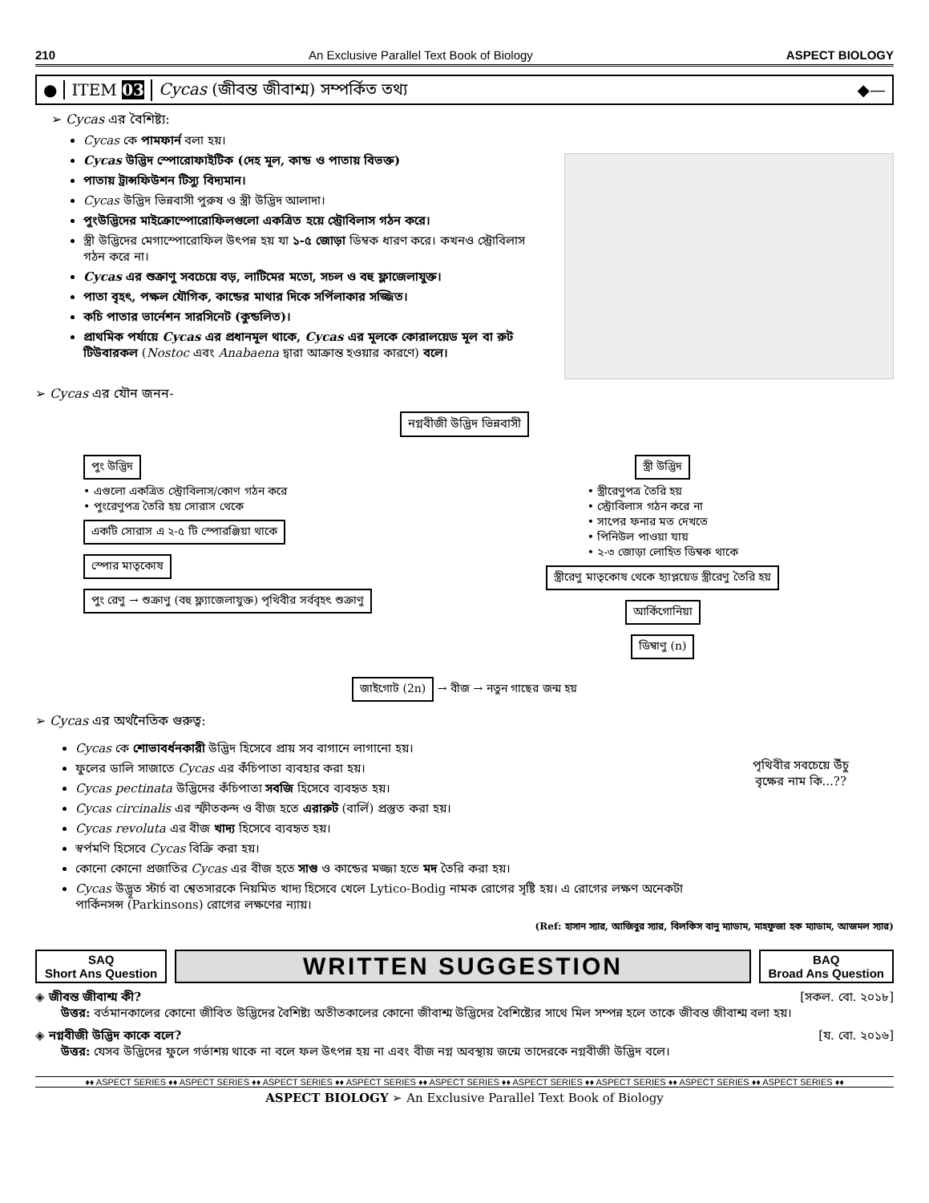210 An Exclusive Parallel Text Book of Biology ASPECT BIOLOGY
● ITEM 03 Cycas (জীবন্ত জীবাশ্ম) সম্পর্কিত তথ্য ◆—
➢ Cycas এর বৈশিষ্ট্য:
Cycas কে পামফার্ন বলা হয়।
Cycas উদ্ভিদ স্পোরোফাইটিক (দেহ মূল, কান্ড ও পাতায় বিভক্ত)
পাতায় ট্রান্সফিউশন টিস্যু বিদ্যমান।
Cycas উদ্ভিদ ভিন্নবাসী পুরুষ ও স্ত্রী উদ্ভিদ আলাদা।
পুংউদ্ভিদের মাইক্রোস্পোরোফিলগুলো একত্রিত হয়ে স্ট্রোবিলাস গঠন করে।
স্ত্রী উদ্ভিদের মেগাস্পোরোফিল উৎপন্ন হয় যা ১-৫ জোড়া ডিম্বক ধারণ করে। কখনও স্ট্রোবিলাস গঠন করে না।
Cycas এর শুক্রাণু সবচেয়ে বড়, লাটিমের মতো, সচল ও বহু ফ্লাজেলাযুক্ত।
পাতা বৃহৎ, পক্ষল যৌগিক, কান্ডের মাথার দিকে সর্পিলাকার সজ্জিত।
কচি পাতার ভার্নেশন সারসিনেট (কুন্ডলিত)।
প্রাথমিক পর্যায়ে Cycas এর প্রধানমূল থাকে, Cycas এর মূলকে কোরালয়েড মূল বা রুট টিউবারকল (Nostoc এবং Anabaena দ্বারা আক্রান্ত হওয়ার কারণে) বলে।
➢ Cycas এর যৌন জনন-
নগ্নবীজী উদ্ভিদ ভিন্নবাসী
পুং উদ্ভিদ
• এগুলো একত্রিত স্ট্রোবিলাস/কোণ গঠন করে
• পুংরেণুপত্র তৈরি হয় সোরাস থেকে
একটি সোরাস এ ২-৫ টি স্পোরঞ্জিয়া থাকে
স্পোর মাতৃকোষ
পুং রেণু → শুক্রাণু (বহু ফ্ল্যাজেলাযুক্ত) পৃথিবীর সর্ববৃহৎ শুক্রাণু
স্ত্রী উদ্ভিদ
• স্ত্রীরেণুপত্র তৈরি হয়
• স্ট্রোবিলাস গঠন করে না
• সাপের ফনার মত দেখতে
• পিনিউল পাওয়া যায়
• ২-৩ জোড়া লোহিত ডিম্বক থাকে
স্ত্রীরেণু মাতৃকোষ থেকে হ্যাপ্লয়েড স্ত্রীরেণু তৈরি হয়
আর্কিগোনিয়া
ডিম্বাণু (n)
জাইগোট (2n) → বীজ → নতুন গাছের জন্ম হয়
➢ Cycas এর অর্থনৈতিক গুরুত্ব:
Cycas কে শোভাবর্ধনকারী উদ্ভিদ হিসেবে প্রায় সব বাগানে লাগানো হয়।
ফুলের ডালি সাজাতে Cycas এর কঁচিপাতা ব্যবহার করা হয়।
Cycas pectinata উদ্ভিদের কঁচিপাতা সবজি হিসেবে ব্যবহৃত হয়।
Cycas circinalis এর স্ফীতকন্দ ও বীজ হতে এরারুট (বার্লি) প্রস্তুত করা হয়।
Cycas revoluta এর বীজ খাদ্য হিসেবে ব্যবহৃত হয়।
স্বর্পমণি হিসেবে Cycas বিক্রি করা হয়।
কোনো কোনো প্রজাতির Cycas এর বীজ হতে সাগু ও কান্ডের মজ্জা হতে মদ তৈরি করা হয়।
Cycas উদ্ভূত স্টার্চ বা শ্বেতসারকে নিয়মিত খাদ্য হিসেবে খেলে Lytico-Bodig নামক রোগের সৃষ্টি হয়। এ রোগের লক্ষণ অনেকটা পার্কিনসন্স (Parkinsons) রোগের লক্ষণের ন্যায়।
পৃথিবীর সবচেয়ে উঁচু বৃক্ষের নাম কি...??
(Ref: হাসান স্যার, আজিবুর স্যার, বিলকিস বানু ম্যাডাম, মাহফুজা হক ম্যাডাম, আজমল স্যার)
SAQ
Short Ans Question
WRITTEN SUGGESTION
BAQ
Broad Ans Question
◈ জীবন্ত জীবাশ্ম কী? [সকল. বো. ২০১৮]
উত্তর: বর্তমানকালের কোনো জীবিত উদ্ভিদের বৈশিষ্ট্য অতীতকালের কোনো জীবাশ্ম উদ্ভিদের বৈশিষ্ট্যের সাথে মিল সম্পন্ন হলে তাকে জীবন্ত জীবাশ্ম বলা হয়।
◈ নগ্নবীজী উদ্ভিদ কাকে বলে? [য. বো. ২০১৬]
উত্তর: যেসব উদ্ভিদের ফুলে গর্ভাশয় থাকে না বলে ফল উৎপন্ন হয় না এবং বীজ নগ্ন অবস্থায় জন্মে তাদেরকে নগ্নবীজী উদ্ভিদ বলে।
♦♦ ASPECT SERIES ♦♦ ASPECT SERIES ♦♦ ASPECT SERIES ♦♦ ASPECT SERIES ♦♦ ASPECT SERIES ♦♦ ASPECT SERIES ♦♦ ASPECT SERIES ♦♦ ASPECT SERIES ♦♦ ASPECT SERIES ♦♦
ASPECT BIOLOGY ➢ An Exclusive Parallel Text Book of Biology